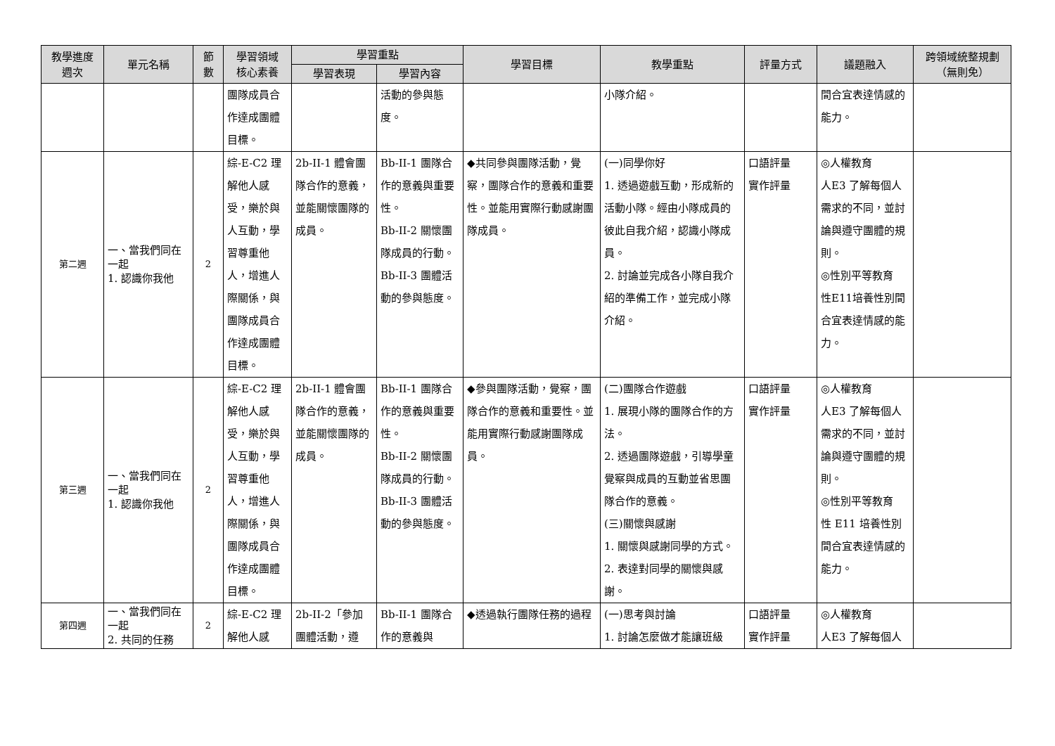| 教學進度 週次 | 單元名稱 | 節 數 | 學習領域 核心素養 | 學習重點 | | 學習目標 | 教學重點 | 評量方式 | 議題融入 | 跨領域統整規劃 （無則免） |
| --- | --- | --- | --- | --- | --- | --- | --- | --- | --- | --- |
| | | | | 學習表現 | 學習內容 | | | | | |
| | | | 團隊成員合作達成團體目標。 | | 活動的參與態度。 | | 小隊介紹。 | | 間合宜表達情感的能力。 | |
| 第二週 | 一、當我們同在一起 1. 認識你我他 | 2 | 綜-E-C2 理解他人感受，樂於與人互動，學習尊重他人，增進人際關係，與團隊成員合作達成團體目標。 | 2b-II-1 體會團隊合作的意義，並能關懷團隊的成員。 | Bb-II-1 團隊合作的意義與重要性。 Bb-II-2 關懷團隊成員的行動。 Bb-II-3 團體活動的參與態度。 | ◆共同參與團隊活動，覺察，團隊合作的意義和重要性。並能用實際行動感謝團隊成員。 | (一)同學你好 1. 透過遊戲互動，形成新的活動小隊。經由小隊成員的彼此自我介紹，認識小隊成員。 2. 討論並完成各小隊自我介紹的準備工作，並完成小隊介紹。 | 口語評量 實作評量 | ◎人權教育 人E3 了解每個人需求的不同，並討論與遵守團體的規則。 ◎性別平等教育 性E11培養性別間合宜表達情感的能力。 | |
| 第三週 | 一、當我們同在一起 1. 認識你我他 | 2 | 綜-E-C2 理解他人感受，樂於與人互動，學習尊重他人，增進人際關係，與團隊成員合作達成團體目標。 | 2b-II-1 體會團隊合作的意義，並能關懷團隊的成員。 | Bb-II-1 團隊合作的意義與重要性。 Bb-II-2 關懷團隊成員的行動。 Bb-II-3 團體活動的參與態度。 | ◆參與團隊活動，覺察，團隊合作的意義和重要性。並能用實際行動感謝團隊成員。 | (二)團隊合作遊戲 1. 展現小隊的團隊合作的方法。 2. 透過團隊遊戲，引導學童覺察與成員的互動並省思團隊合作的意義。 (三)關懷與感謝 1. 關懷與感謝同學的方式。 2. 表達對同學的關懷與感謝。 | 口語評量 實作評量 | ◎人權教育 人E3 了解每個人需求的不同，並討論與遵守團體的規則。 ◎性別平等教育 性 E11 培養性別間合宜表達情感的能力。 | |
| 第四週 | 一、當我們同在一起 2. 共同的任務 | 2 | 綜-E-C2 理解他人感 | 2b-II-2「參加團體活動，遵 | Bb-II-1 團隊合作的意義與 | ◆透過執行團隊任務的過程 | (一)思考與討論 1. 討論怎麼做才能讓班級 | 口語評量 實作評量 | ◎人權教育 人E3 了解每個人 | |